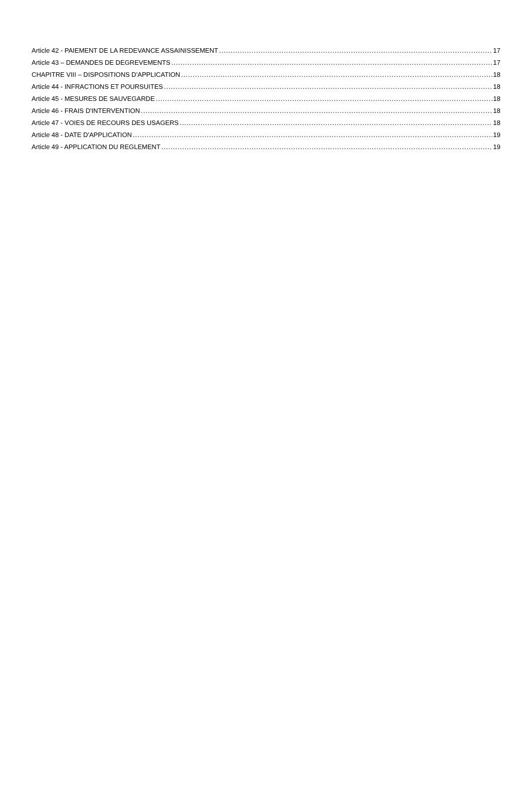Article 42 - PAIEMENT DE LA REDEVANCE ASSAINISSEMENT 17
Article 43 – DEMANDES DE DEGREVEMENTS 17
CHAPITRE VIII – DISPOSITIONS D'APPLICATION 18
Article 44 - INFRACTIONS ET POURSUITES 18
Article 45 - MESURES DE SAUVEGARDE 18
Article 46 - FRAIS D'INTERVENTION 18
Article 47 - VOIES DE RECOURS DES USAGERS 18
Article 48 - DATE D'APPLICATION 19
Article 49 - APPLICATION DU REGLEMENT 19